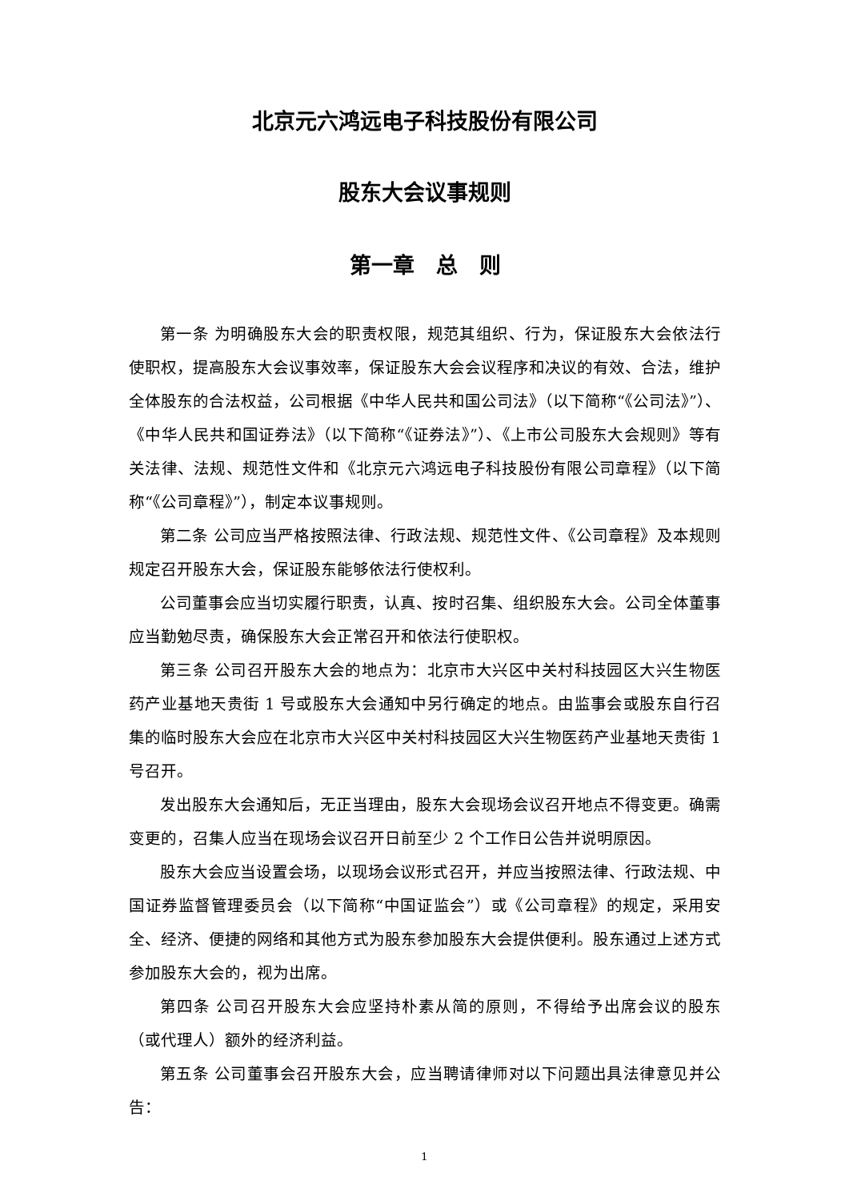北京元六鸿远电子科技股份有限公司
股东大会议事规则
第一章　总　则
第一条 为明确股东大会的职责权限，规范其组织、行为，保证股东大会依法行使职权，提高股东大会议事效率，保证股东大会会议程序和决议的有效、合法，维护全体股东的合法权益，公司根据《中华人民共和国公司法》（以下简称“《公司法》”）、《中华人民共和国证券法》（以下简称“《证券法》”）、《上市公司股东大会规则》等有关法律、法规、规范性文件和《北京元六鸿远电子科技股份有限公司章程》（以下简称“《公司章程》”），制定本议事规则。
第二条 公司应当严格按照法律、行政法规、规范性文件、《公司章程》及本规则规定召开股东大会，保证股东能够依法行使权利。
公司董事会应当切实履行职责，认真、按时召集、组织股东大会。公司全体董事应当勤勉尽责，确保股东大会正常召开和依法行使职权。
第三条 公司召开股东大会的地点为：北京市大兴区中关村科技园区大兴生物医药产业基地天贵街 1 号或股东大会通知中另行确定的地点。由监事会或股东自行召集的临时股东大会应在北京市大兴区中关村科技园区大兴生物医药产业基地天贵街 1 号召开。
发出股东大会通知后，无正当理由，股东大会现场会议召开地点不得变更。确需变更的，召集人应当在现场会议召开日前至少 2 个工作日公告并说明原因。
股东大会应当设置会场，以现场会议形式召开，并应当按照法律、行政法规、中国证券监督管理委员会（以下简称“中国证监会”）或《公司章程》的规定，采用安全、经济、便捷的网络和其他方式为股东参加股东大会提供便利。股东通过上述方式参加股东大会的，视为出席。
第四条 公司召开股东大会应坚持朴素从简的原则，不得给予出席会议的股东（或代理人）额外的经济利益。
第五条 公司董事会召开股东大会，应当聘请律师对以下问题出具法律意见并公告：
1